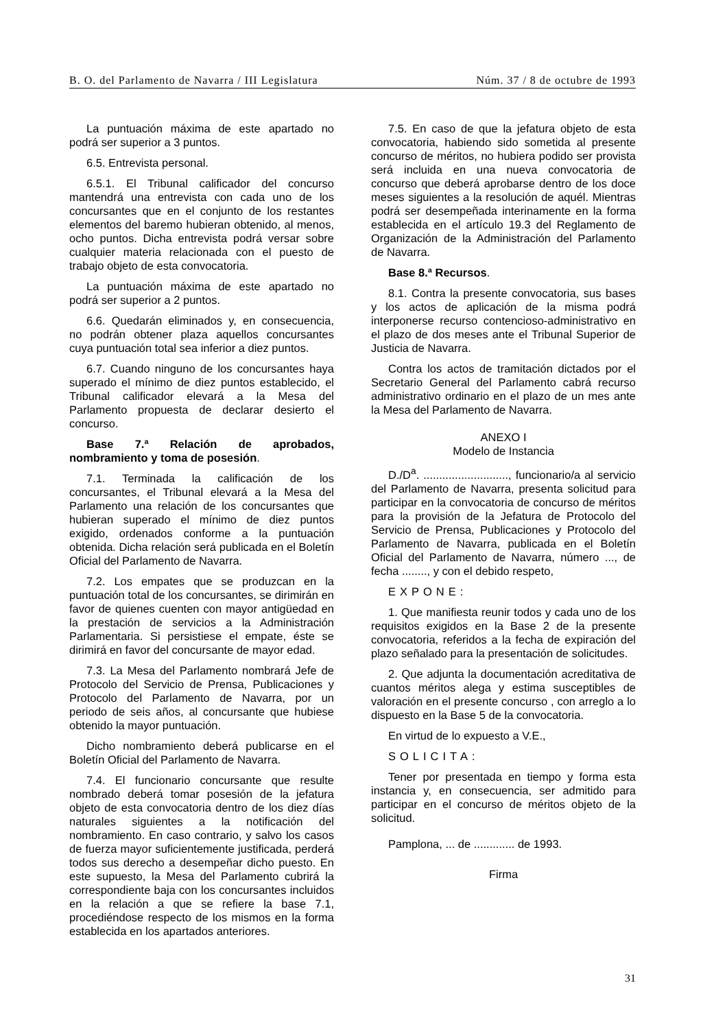B. O. del Parlamento de Navarra / III Legislatura Núm. 37 / 8 de octubre de 1993
La puntuación máxima de este apartado no podrá ser superior a 3 puntos.
6.5. Entrevista personal.
6.5.1. El Tribunal calificador del concurso mantendrá una entrevista con cada uno de los concursantes que en el conjunto de los restantes elementos del baremo hubieran obtenido, al menos, ocho puntos. Dicha entrevista podrá versar sobre cualquier materia relacionada con el puesto de trabajo objeto de esta convocatoria.
La puntuación máxima de este apartado no podrá ser superior a 2 puntos.
6.6. Quedarán eliminados y, en consecuencia, no podrán obtener plaza aquellos concursantes cuya puntuación total sea inferior a diez puntos.
6.7. Cuando ninguno de los concursantes haya superado el mínimo de diez puntos establecido, el Tribunal calificador elevará a la Mesa del Parlamento propuesta de declarar desierto el concurso.
Base 7.ª Relación de aprobados, nombramiento y toma de posesión.
7.1. Terminada la calificación de los concursantes, el Tribunal elevará a la Mesa del Parlamento una relación de los concursantes que hubieran superado el mínimo de diez puntos exigido, ordenados conforme a la puntuación obtenida. Dicha relación será publicada en el Boletín Oficial del Parlamento de Navarra.
7.2. Los empates que se produzcan en la puntuación total de los concursantes, se dirimirán en favor de quienes cuenten con mayor antigüedad en la prestación de servicios a la Administración Parlamentaria. Si persistiese el empate, éste se dirimirá en favor del concursante de mayor edad.
7.3. La Mesa del Parlamento nombrará Jefe de Protocolo del Servicio de Prensa, Publicaciones y Protocolo del Parlamento de Navarra, por un periodo de seis años, al concursante que hubiese obtenido la mayor puntuación.
Dicho nombramiento deberá publicarse en el Boletín Oficial del Parlamento de Navarra.
7.4. El funcionario concursante que resulte nombrado deberá tomar posesión de la jefatura objeto de esta convocatoria dentro de los diez días naturales siguientes a la notificación del nombramiento. En caso contrario, y salvo los casos de fuerza mayor suficientemente justificada, perderá todos sus derecho a desempeñar dicho puesto. En este supuesto, la Mesa del Parlamento cubrirá la correspondiente baja con los concursantes incluidos en la relación a que se refiere la base 7.1, procediéndose respecto de los mismos en la forma establecida en los apartados anteriores.
7.5. En caso de que la jefatura objeto de esta convocatoria, habiendo sido sometida al presente concurso de méritos, no hubiera podido ser provista será incluida en una nueva convocatoria de concurso que deberá aprobarse dentro de los doce meses siguientes a la resolución de aquél. Mientras podrá ser desempeñada interinamente en la forma establecida en el artículo 19.3 del Reglamento de Organización de la Administración del Parlamento de Navarra.
Base 8.ª Recursos.
8.1. Contra la presente convocatoria, sus bases y los actos de aplicación de la misma podrá interponerse recurso contencioso-administrativo en el plazo de dos meses ante el Tribunal Superior de Justicia de Navarra.
Contra los actos de tramitación dictados por el Secretario General del Parlamento cabrá recurso administrativo ordinario en el plazo de un mes ante la Mesa del Parlamento de Navarra.
ANEXO I
Modelo de Instancia
D./D<sup>a</sup>. ..........................., funcionario/a al servicio del Parlamento de Navarra, presenta solicitud para participar en la convocatoria de concurso de méritos para la provisión de la Jefatura de Protocolo del Servicio de Prensa, Publicaciones y Protocolo del Parlamento de Navarra, publicada en el Boletín Oficial del Parlamento de Navarra, número ..., de fecha ........, y con el debido respeto,
EXPONE:
1. Que manifiesta reunir todos y cada uno de los requisitos exigidos en la Base 2 de la presente convocatoria, referidos a la fecha de expiración del plazo señalado para la presentación de solicitudes.
2. Que adjunta la documentación acreditativa de cuantos méritos alega y estima susceptibles de valoración en el presente concurso , con arreglo a lo dispuesto en la Base 5 de la convocatoria.
En virtud de lo expuesto a V.E.,
SOLICITA:
Tener por presentada en tiempo y forma esta instancia y, en consecuencia, ser admitido para participar en el concurso de méritos objeto de la solicitud.
Pamplona, ... de ............. de 1993.
Firma
31